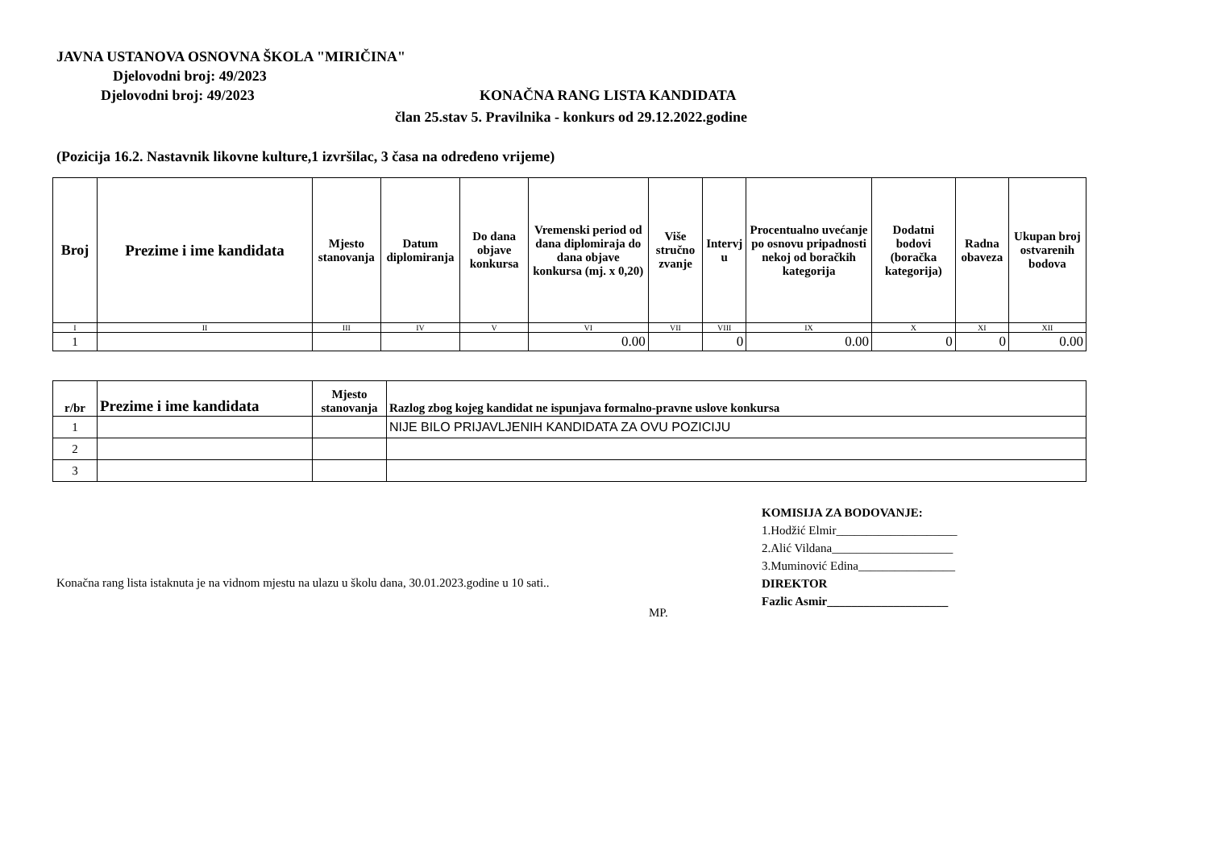JAVNA USTANOVA OSNOVNA ŠKOLA "MIRIČINA"
Djelovodni broj: 49/2023
Djelovodni broj: 49/2023 KONAČNA RANG LISTA KANDIDATA
član 25.stav 5. Pravilnika - konkurs od 29.12.2022.godine
(Pozicija 16.2. Nastavnik likovne kulture,1 izvršilac, 3 časa na određeno vrijeme)
| Broj | Prezime i ime kandidata | Mjesto stanovanja | Datum diplomiranja | Do dana objave konkursa | Vremenski period od dana diplomiraja do dana objave konkursa (mj. x 0,20) | Više stručno zvanje | Intervj u | Procentualno uvećanje po osnovu pripadnosti nekoj od boračkih kategorija | Dodatni bodovi (boračka kategorija) | Radna obaveza | Ukupan broj ostvarenih bodova |
| --- | --- | --- | --- | --- | --- | --- | --- | --- | --- | --- | --- |
| I | II | III | IV | V | VI | VII | VIII | IX | X | XI | XII |
| 1 | | | | | 0.00 | | 0 | 0.00 | 0 | 0 | 0.00 |
| r/br | Prezime i ime kandidata | Mjesto stanovanja | Razlog zbog kojeg kandidat ne ispunjava formalno-pravne uslove konkursa |
| --- | --- | --- | --- |
| 1 | | | NIJE BILO PRIJAVLJENIH KANDIDATA ZA OVU POZICIJU |
| 2 | | | |
| 3 | | | |
Konačna rang lista istaknuta je na vidnom mjestu na ulazu u školu dana, 30.01.2023.godine u 10 sati..
MP.
KOMISIJA ZA BODOVANJE:
1.Hodžić Elmir____________________
2.Alić Vildana____________________
3.Muminović Edina________________
DIREKTOR
Fazlic Asmir____________________